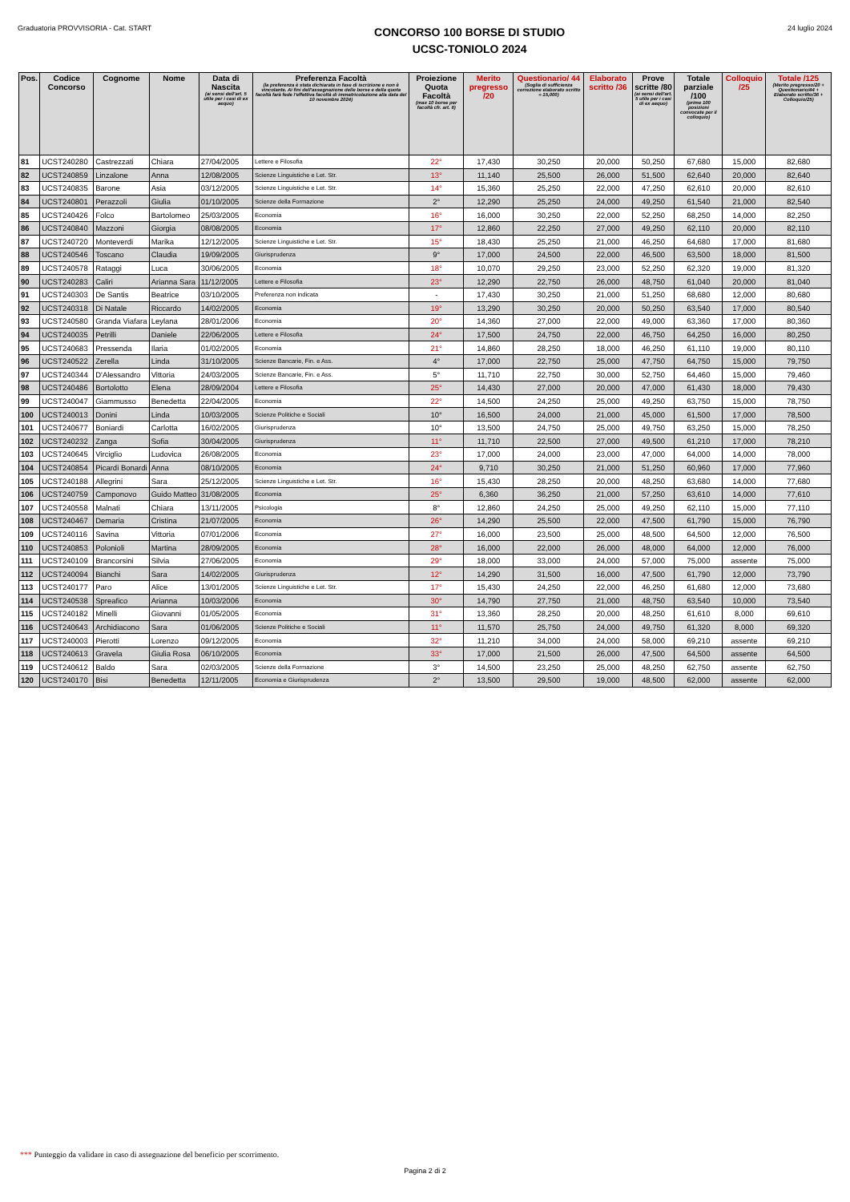Graduatoria PROVVISORIA - Cat. START
CONCORSO 100 BORSE DI STUDIO
UCSC-TONIOLO 2024
24 luglio 2024
| Pos. | Codice Concorso | Cognome | Nome | Data di Nascita (ai sensi dell'art. 5 utile per i casi di ex aequo) | Preferenza Facoltà (la preferenza è stata dichiarata in fase di iscrizione e non è vincolante. Ai fini dell'assegnazione delle borse e della quota facoltà farà fede l'effettiva facoltà di immatricolazione alla data del 10 novembre 2024) | Proiezione Quota Facoltà (max 10 borse per facoltà cfr. art. 6) | Merito pregresso /20 | Questionario/ 44 (Soglia di sufficienza correzione elaborato scritto = 15,000) | Elaborato scritto /36 | Prove scritte /80 (ai sensi dell'art. 5 utile per i casi di ex aequo) | Totale parziale /100 (prime 100 posizioni convocate per il colloquio) | Colloquio /25 | Totale /125 (Merito pregresso/20 + Questionario/44 + Elaborato scritto/36 + Colloquio/25) |
| --- | --- | --- | --- | --- | --- | --- | --- | --- | --- | --- | --- | --- | --- |
| 81 | UCST240280 | Castrezzati | Chiara | 27/04/2005 | Lettere e Filosofia | 22° | 17,430 | 30,250 | 20,000 | 50,250 | 67,680 | 15,000 | 82,680 |
| 82 | UCST240859 | Linzalone | Anna | 12/08/2005 | Scienze Linguistiche e Let. Str. | 13° | 11,140 | 25,500 | 26,000 | 51,500 | 62,640 | 20,000 | 82,640 |
| 83 | UCST240835 | Barone | Asia | 03/12/2005 | Scienze Linguistiche e Let. Str. | 14° | 15,360 | 25,250 | 22,000 | 47,250 | 62,610 | 20,000 | 82,610 |
| 84 | UCST240801 | Perazzoli | Giulia | 01/10/2005 | Scienze della Formazione | 2° | 12,290 | 25,250 | 24,000 | 49,250 | 61,540 | 21,000 | 82,540 |
| 85 | UCST240426 | Folco | Bartolomeo | 25/03/2005 | Economia | 16° | 16,000 | 30,250 | 22,000 | 52,250 | 68,250 | 14,000 | 82,250 |
| 86 | UCST240840 | Mazzoni | Giorgia | 08/08/2005 | Economia | 17° | 12,860 | 22,250 | 27,000 | 49,250 | 62,110 | 20,000 | 82,110 |
| 87 | UCST240720 | Monteverdi | Marika | 12/12/2005 | Scienze Linguistiche e Let. Str. | 15° | 18,430 | 25,250 | 21,000 | 46,250 | 64,680 | 17,000 | 81,680 |
| 88 | UCST240546 | Toscano | Claudia | 19/09/2005 | Giurisprudenza | 9° | 17,000 | 24,500 | 22,000 | 46,500 | 63,500 | 18,000 | 81,500 |
| 89 | UCST240578 | Rataggi | Luca | 30/06/2005 | Economia | 18° | 10,070 | 29,250 | 23,000 | 52,250 | 62,320 | 19,000 | 81,320 |
| 90 | UCST240283 | Caliri | Arianna Sara | 11/12/2005 | Lettere e Filosofia | 23° | 12,290 | 22,750 | 26,000 | 48,750 | 61,040 | 20,000 | 81,040 |
| 91 | UCST240303 | De Santis | Beatrice | 03/10/2005 | Preferenza non indicata | - | 17,430 | 30,250 | 21,000 | 51,250 | 68,680 | 12,000 | 80,680 |
| 92 | UCST240318 | Di Natale | Riccardo | 14/02/2005 | Economia | 19° | 13,290 | 30,250 | 20,000 | 50,250 | 63,540 | 17,000 | 80,540 |
| 93 | UCST240580 | Granda Viafara | Leylana | 28/01/2006 | Economia | 20° | 14,360 | 27,000 | 22,000 | 49,000 | 63,360 | 17,000 | 80,360 |
| 94 | UCST240035 | Petrilli | Daniele | 22/06/2005 | Lettere e Filosofia | 24° | 17,500 | 24,750 | 22,000 | 46,750 | 64,250 | 16,000 | 80,250 |
| 95 | UCST240683 | Pressenda | Ilaria | 01/02/2005 | Economia | 21° | 14,860 | 28,250 | 18,000 | 46,250 | 61,110 | 19,000 | 80,110 |
| 96 | UCST240522 | Zerella | Linda | 31/10/2005 | Scienze Bancarie, Fin. e Ass. | 4° | 17,000 | 22,750 | 25,000 | 47,750 | 64,750 | 15,000 | 79,750 |
| 97 | UCST240344 | D'Alessandro | Vittoria | 24/03/2005 | Scienze Bancarie, Fin. e Ass. | 5° | 11,710 | 22,750 | 30,000 | 52,750 | 64,460 | 15,000 | 79,460 |
| 98 | UCST240486 | Bortolotto | Elena | 28/09/2004 | Lettere e Filosofia | 25° | 14,430 | 27,000 | 20,000 | 47,000 | 61,430 | 18,000 | 79,430 |
| 99 | UCST240047 | Giammusso | Benedetta | 22/04/2005 | Economia | 22° | 14,500 | 24,250 | 25,000 | 49,250 | 63,750 | 15,000 | 78,750 |
| 100 | UCST240013 | Donini | Linda | 10/03/2005 | Scienze Politiche e Sociali | 10° | 16,500 | 24,000 | 21,000 | 45,000 | 61,500 | 17,000 | 78,500 |
| 101 | UCST240677 | Boniardi | Carlotta | 16/02/2005 | Giurisprudenza | 10° | 13,500 | 24,750 | 25,000 | 49,750 | 63,250 | 15,000 | 78,250 |
| 102 | UCST240232 | Zanga | Sofia | 30/04/2005 | Giurisprudenza | 11° | 11,710 | 22,500 | 27,000 | 49,500 | 61,210 | 17,000 | 78,210 |
| 103 | UCST240645 | Virciglio | Ludovica | 26/08/2005 | Economia | 23° | 17,000 | 24,000 | 23,000 | 47,000 | 64,000 | 14,000 | 78,000 |
| 104 | UCST240854 | Picardi Bonardi | Anna | 08/10/2005 | Economia | 24° | 9,710 | 30,250 | 21,000 | 51,250 | 60,960 | 17,000 | 77,960 |
| 105 | UCST240188 | Allegrini | Sara | 25/12/2005 | Scienze Linguistiche e Let. Str. | 16° | 15,430 | 28,250 | 20,000 | 48,250 | 63,680 | 14,000 | 77,680 |
| 106 | UCST240759 | Camponovo | Guido Matteo | 31/08/2005 | Economia | 25° | 6,360 | 36,250 | 21,000 | 57,250 | 63,610 | 14,000 | 77,610 |
| 107 | UCST240558 | Malnati | Chiara | 13/11/2005 | Psicologia | 8° | 12,860 | 24,250 | 25,000 | 49,250 | 62,110 | 15,000 | 77,110 |
| 108 | UCST240467 | Demaria | Cristina | 21/07/2005 | Economia | 26° | 14,290 | 25,500 | 22,000 | 47,500 | 61,790 | 15,000 | 76,790 |
| 109 | UCST240116 | Savina | Vittoria | 07/01/2006 | Economia | 27° | 16,000 | 23,500 | 25,000 | 48,500 | 64,500 | 12,000 | 76,500 |
| 110 | UCST240853 | Polonioli | Martina | 28/09/2005 | Economia | 28° | 16,000 | 22,000 | 26,000 | 48,000 | 64,000 | 12,000 | 76,000 |
| 111 | UCST240109 | Brancorsini | Silvia | 27/06/2005 | Economia | 29° | 18,000 | 33,000 | 24,000 | 57,000 | 75,000 | assente | 75,000 |
| 112 | UCST240094 | Bianchi | Sara | 14/02/2005 | Giurisprudenza | 12° | 14,290 | 31,500 | 16,000 | 47,500 | 61,790 | 12,000 | 73,790 |
| 113 | UCST240177 | Paro | Alice | 13/01/2005 | Scienze Linguistiche e Let. Str. | 17° | 15,430 | 24,250 | 22,000 | 46,250 | 61,680 | 12,000 | 73,680 |
| 114 | UCST240538 | Spreafico | Arianna | 10/03/2006 | Economia | 30° | 14,790 | 27,750 | 21,000 | 48,750 | 63,540 | 10,000 | 73,540 |
| 115 | UCST240182 | Minelli | Giovanni | 01/05/2005 | Economia | 31° | 13,360 | 28,250 | 20,000 | 48,250 | 61,610 | 8,000 | 69,610 |
| 116 | UCST240643 | Archidiacono | Sara | 01/06/2005 | Scienze Politiche e Sociali | 11° | 11,570 | 25,750 | 24,000 | 49,750 | 61,320 | 8,000 | 69,320 |
| 117 | UCST240003 | Pierotti | Lorenzo | 09/12/2005 | Economia | 32° | 11,210 | 34,000 | 24,000 | 58,000 | 69,210 | assente | 69,210 |
| 118 | UCST240613 | Gravela | Giulia Rosa | 06/10/2005 | Economia | 33° | 17,000 | 21,500 | 26,000 | 47,500 | 64,500 | assente | 64,500 |
| 119 | UCST240612 | Baldo | Sara | 02/03/2005 | Scienze della Formazione | 3° | 14,500 | 23,250 | 25,000 | 48,250 | 62,750 | assente | 62,750 |
| 120 | UCST240170 | Bisi | Benedetta | 12/11/2005 | Economia e Giurisprudenza | 2° | 13,500 | 29,500 | 19,000 | 48,500 | 62,000 | assente | 62,000 |
*** Punteggio da validare in caso di assegnazione del beneficio per scorrimento.
Pagina 2 di 2